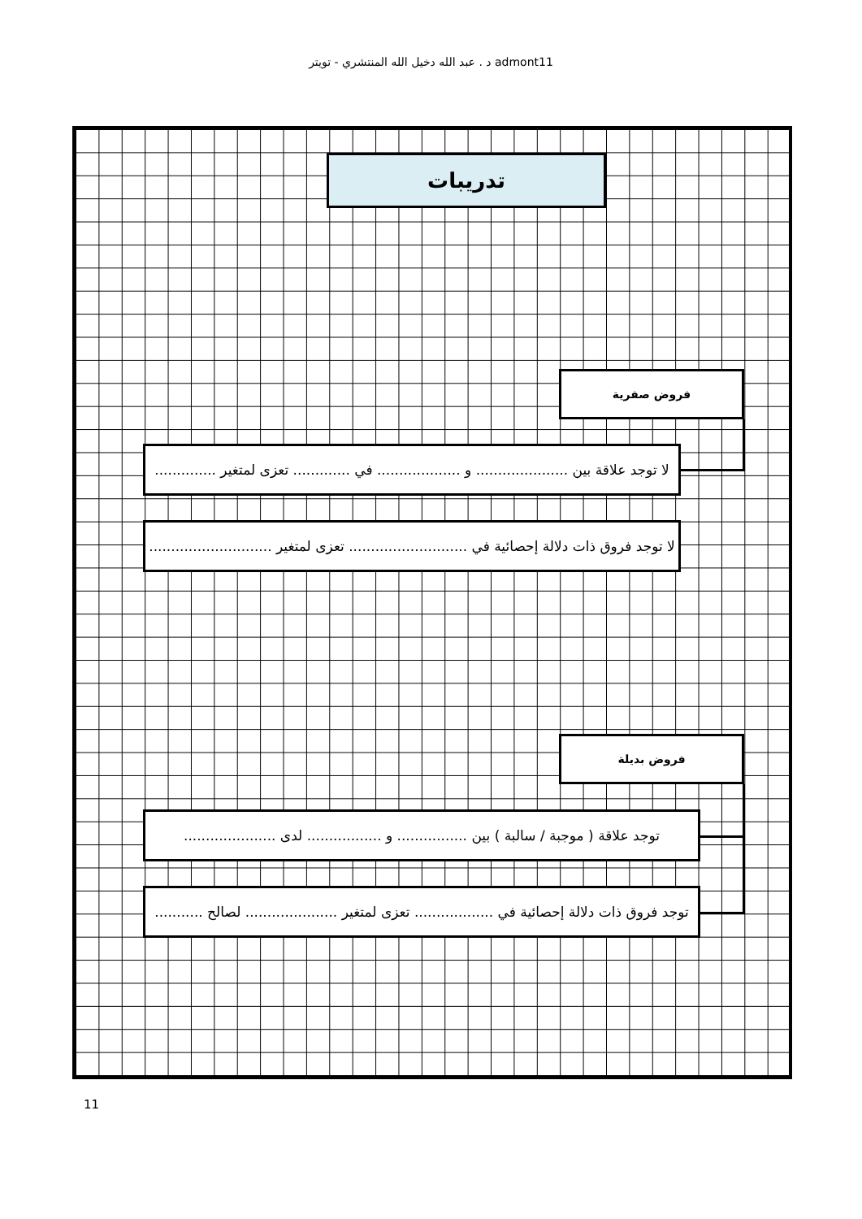د . عبد الله دخيل الله المنتشري - تويتر admont11
تدريبات
فروض صفرية
لا توجد علاقة بين ..................... و ................... في ............. تعزى لمتغير ..............
لا توجد فروق ذات دلالة إحصائية في ........................... تعزى لمتغير ............................
فروض بديلة
توجد علاقة ( موجبة / سالبة ) بين ................ و ................. لدى .....................
توجد فروق ذات دلالة إحصائية في .................. تعزى لمتغير ..................... لصالح ...........
11